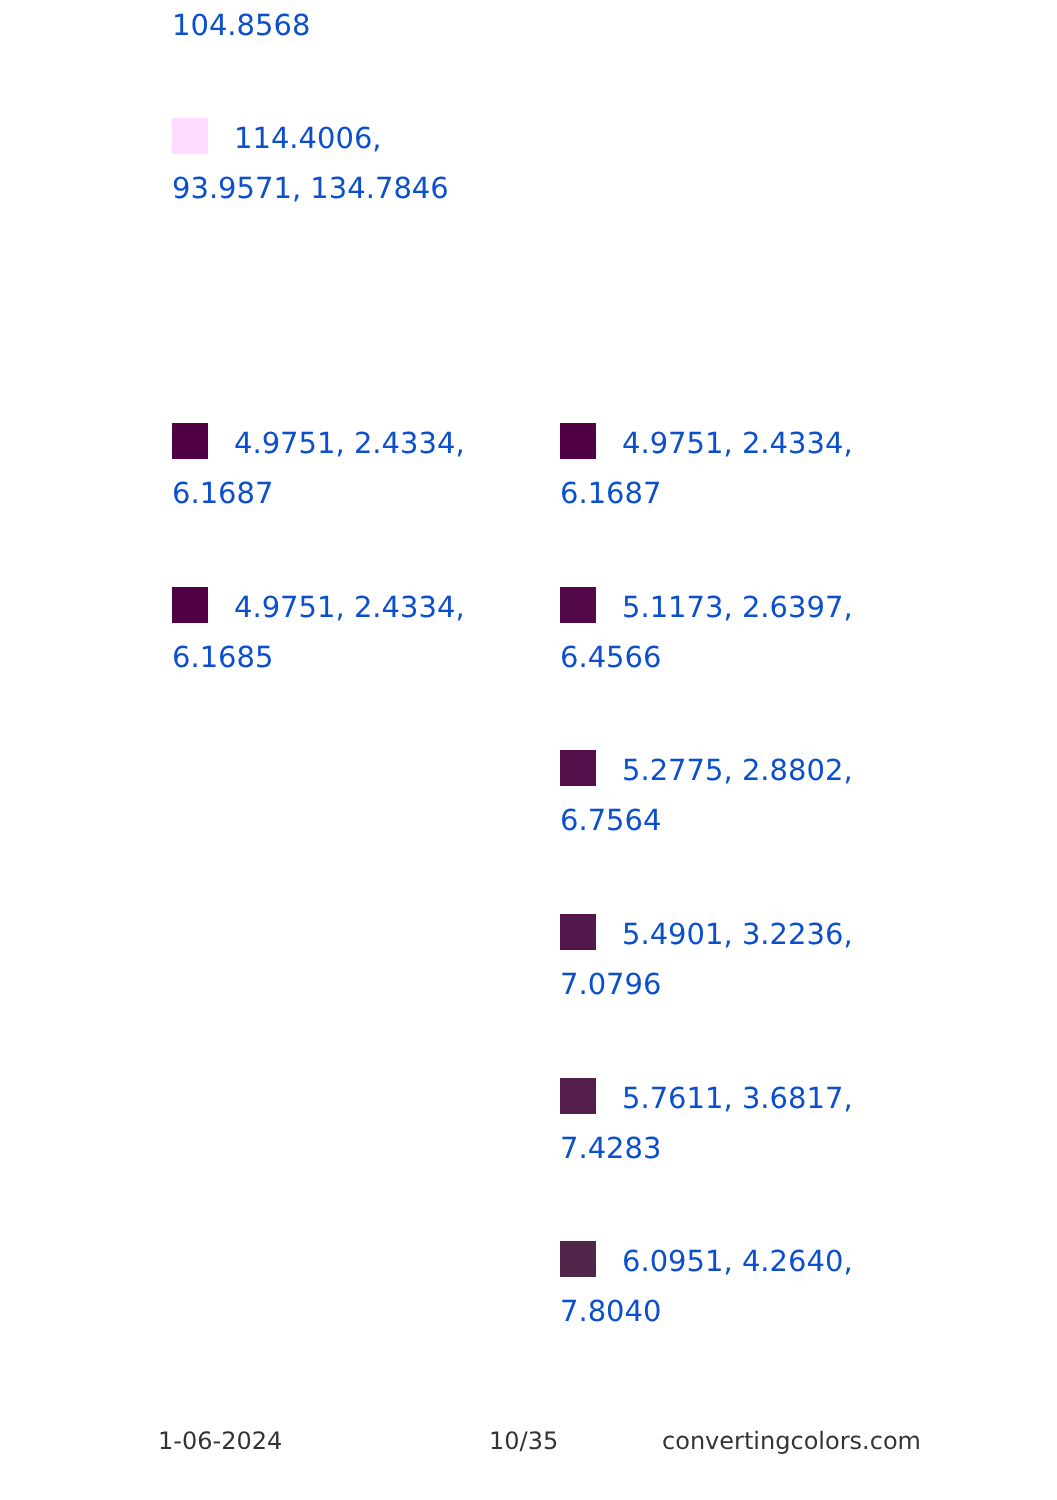104.8568
114.4006, 93.9571, 134.7846
4.9751, 2.4334, 6.1687
4.9751, 2.4334, 6.1687
4.9751, 2.4334, 6.1685
5.1173, 2.6397, 6.4566
5.2775, 2.8802, 6.7564
5.4901, 3.2236, 7.0796
5.7611, 3.6817, 7.4283
6.0951, 4.2640, 7.8040
1-06-2024 10/35 convertingcolors.com